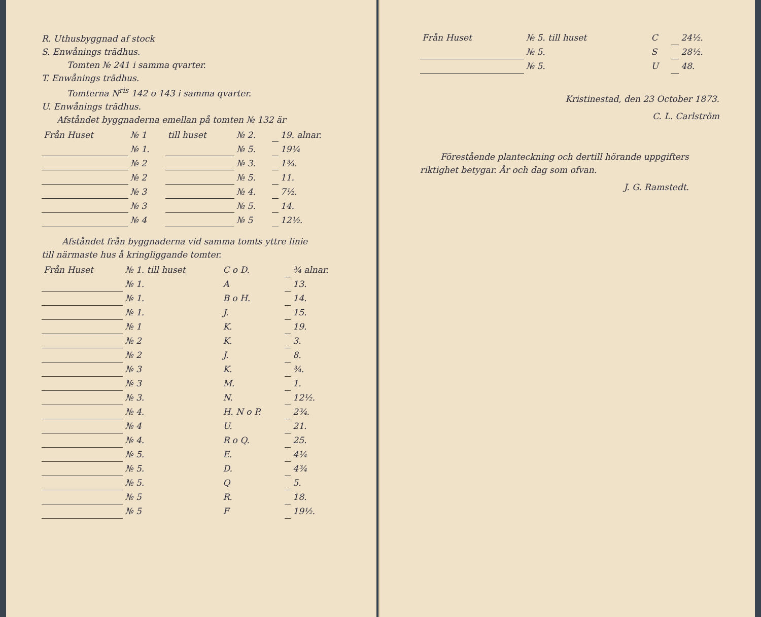R. Uthusbyggnad af stock
S. Enwånings trädhus.
Tomten № 241 i samma qvarter.
T. Enwånings trädhus.
Tomterna N<sup>ris</sup> 142 o 143 i samma qvarter.
U. Enwånings trädhus.
Afståndet byggnaderna emellan på tomten № 132 är
| Från Huset | № 1 | till huset | № 2. | | 19. alnar. |
| | № 1. | | № 5. | | 19¼ |
| | № 2 | | № 3. | | 1¾. |
| | № 2 | | № 5. | | 11. |
| | № 3 | | № 4. | | 7½. |
| | № 3 | | № 5. | | 14. |
| | № 4 | | № 5 | | 12½. |
Afståndet från byggnaderna vid samma tomts yttre linie
till närmaste hus å kringliggande tomter.
| Från Huset | № 1. till huset | C o D. | | ¾ alnar. |
| | № 1. | A | | 13. |
| | № 1. | B o H. | | 14. |
| | № 1. | J. | | 15. |
| | № 1 | K. | | 19. |
| | № 2 | K. | | 3. |
| | № 2 | J. | | 8. |
| | № 3 | K. | | ¾. |
| | № 3 | M. | | 1. |
| | № 3. | N. | | 12½. |
| | № 4. | H. N o P. | | 2¾. |
| | № 4 | U. | | 21. |
| | № 4. | R o Q. | | 25. |
| | № 5. | E. | | 4¼ |
| | № 5. | D. | | 4¾ |
| | № 5. | Q | | 5. |
| | № 5 | R. | | 18. |
| | № 5 | F | | 19½. |
| Från Huset | № 5. till huset | C | | 24½. |
| | № 5. | S | | 28½. |
| | № 5. | U | | 48. |
Kristinestad, den 23 October 1873.
C. L. Carlström
Förestående planteckning och dertill hörande uppgifters
riktighet betygar. År och dag som ofvan.
J. G. Ramstedt.